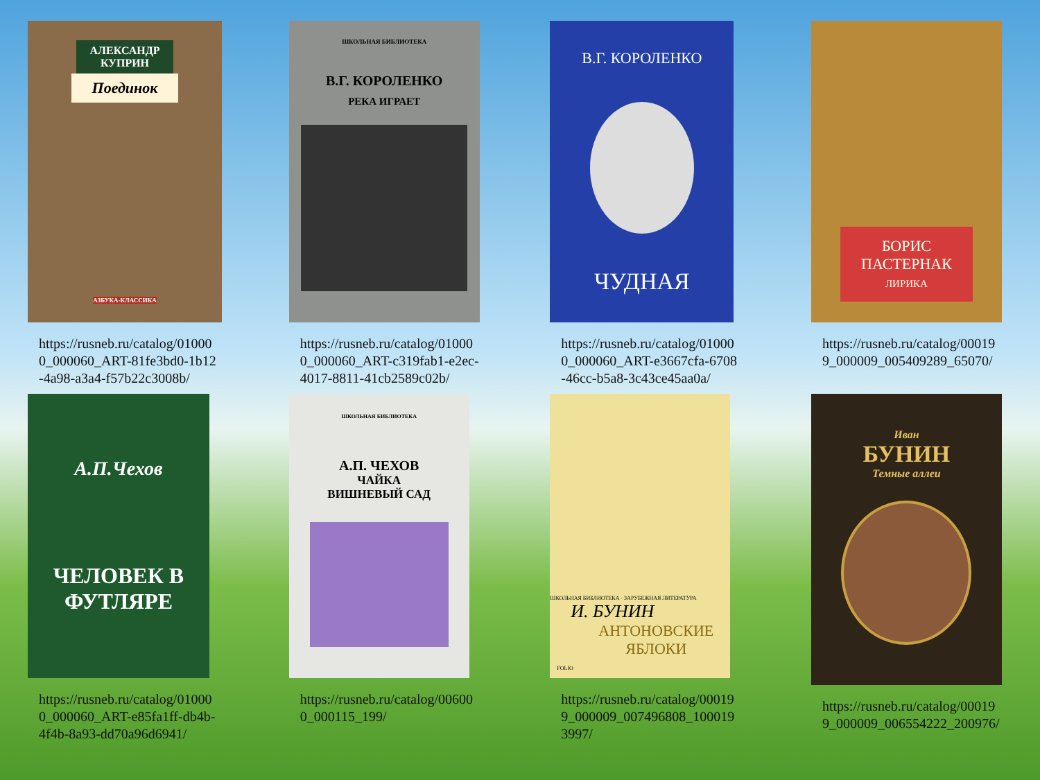АЛЕКСАНДР
КУПРИН
Поединок
АЗБУКА-КЛАССИКА
https://rusneb.ru/catalog/010000_000060_ART-81fe3bd0-1b12-4a98-a3a4-f57b22c3008b/
ШКОЛЬНАЯ БИБЛИОТЕКА
В.Г. КОРОЛЕНКО
РЕКА ИГРАЕТ
https://rusneb.ru/catalog/010000_000060_ART-c319fab1-e2ec-4017-8811-41cb2589c02b/
В.Г. КОРОЛЕНКО
ЧУДНАЯ
https://rusneb.ru/catalog/010000_000060_ART-e3667cfa-6708-46cc-b5a8-3c43ce45aa0a/
БОРИС
ПАСТЕРНАК
ЛИРИКА
https://rusneb.ru/catalog/000199_000009_005409289_65070/
А.П.Чехов
ЧЕЛОВЕК В
ФУТЛЯРЕ
https://rusneb.ru/catalog/010000_000060_ART-e85fa1ff-db4b-4f4b-8a93-dd70a96d6941/
ШКОЛЬНАЯ БИБЛИОТЕКА
А.П. ЧЕХОВ
ЧАЙКА
ВИШНЕВЫЙ САД
https://rusneb.ru/catalog/006000_000115_199/
ШКОЛЬНАЯ БИБЛИОТЕКА · ЗАРУБЕЖНАЯ ЛИТЕРАТУРА
И. БУНИН
АНТОНОВСКИЕ
ЯБЛОКИ
FOLIO
https://rusneb.ru/catalog/000199_000009_007496808_1000193997/
Иван
БУНИН
Темные аллеи
https://rusneb.ru/catalog/000199_000009_006554222_200976/